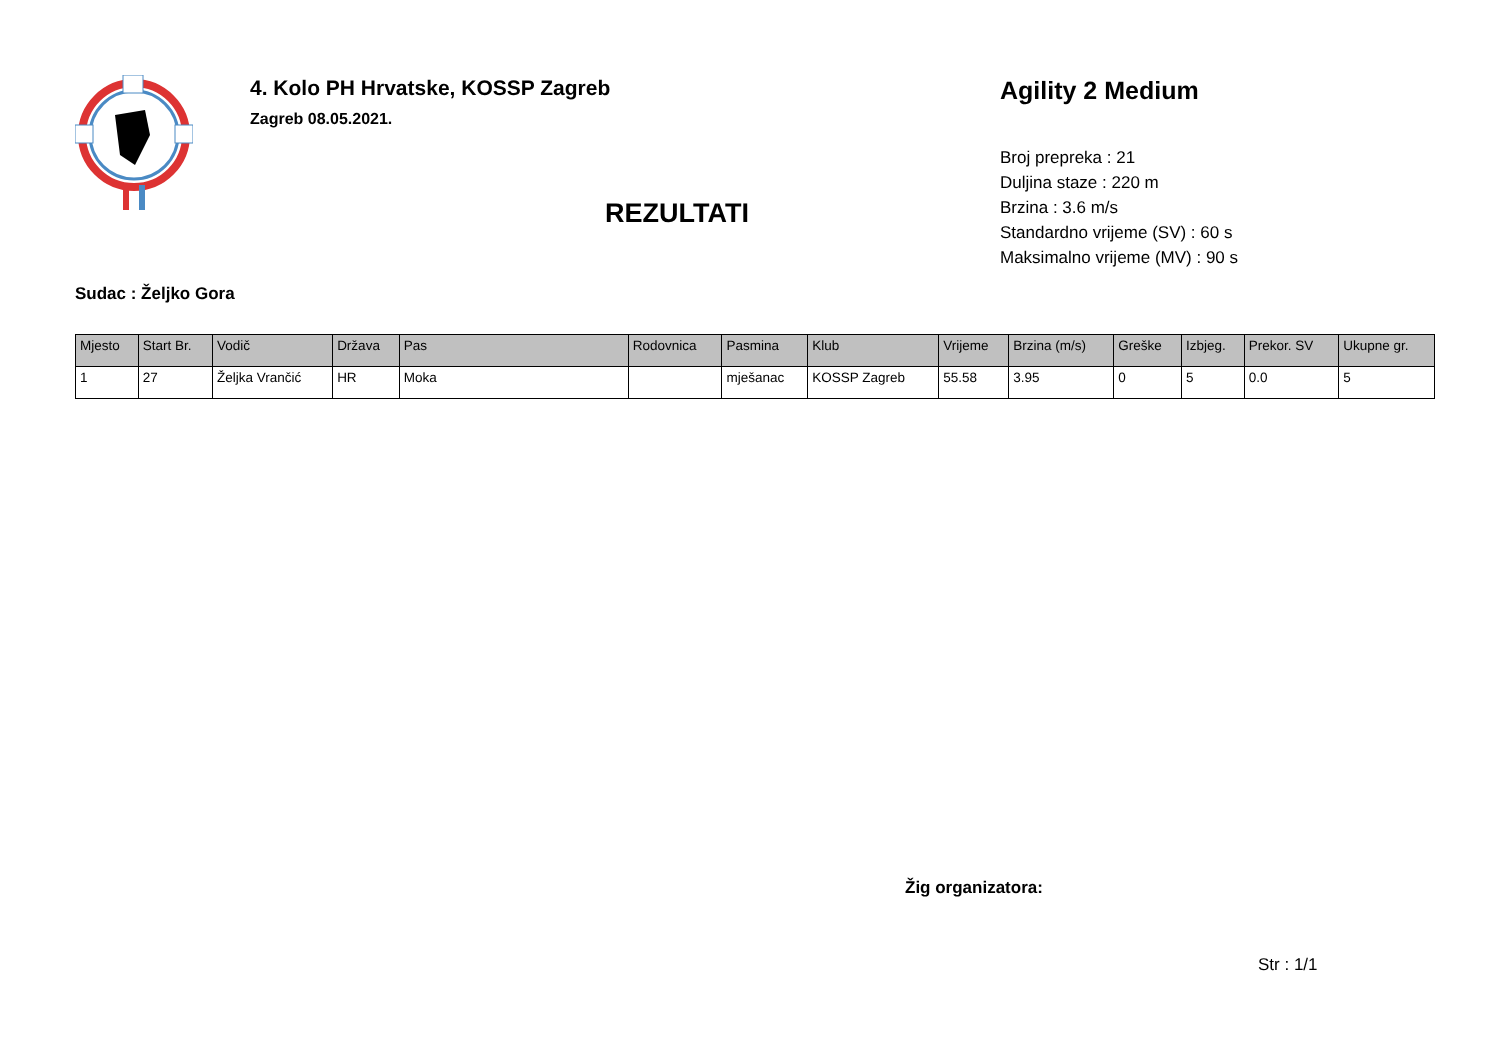4. Kolo PH Hrvatske, KOSSP Zagreb
Zagreb 08.05.2021.
REZULTATI
Agility 2 Medium
Broj prepreka : 21
Duljina staze : 220 m
Brzina : 3.6 m/s
Standardno vrijeme (SV) : 60 s
Maksimalno vrijeme (MV) : 90 s
Sudac : Željko Gora
| Mjesto | Start Br. | Vodič | Država | Pas | Rodovnica | Pasmina | Klub | Vrijeme | Brzina (m/s) | Greške | Izbjeg. | Prekor. SV | Ukupne gr. |
| --- | --- | --- | --- | --- | --- | --- | --- | --- | --- | --- | --- | --- | --- |
| 1 | 27 | Željka Vrančić | HR | Moka | | mješanac | KOSSP Zagreb | 55.58 | 3.95 | 0 | 5 | 0.0 | 5 |
Žig organizatora:
Str : 1/1